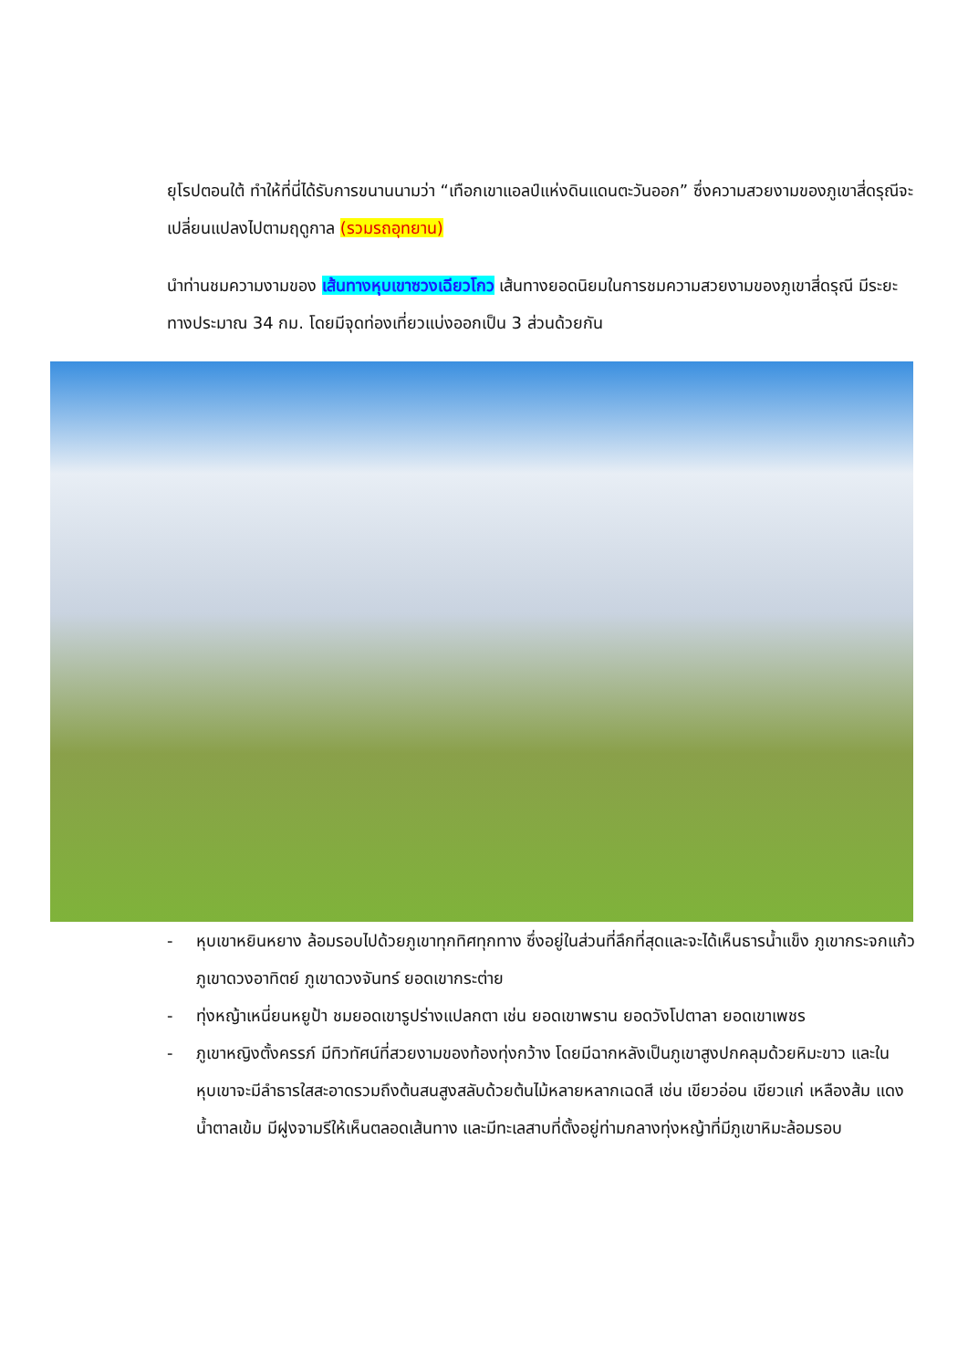ยุโรปตอนใต้ ทำให้ที่นี่ได้รับการขนานนามว่า “เทือกเขาแอลป์แห่งดินแดนตะวันออก” ซึ่งความสวยงามของภูเขาสี่ดรุณีจะเปลี่ยนแปลงไปตามฤดูกาล (รวมรถอุทยาน)
นำท่านชมความงามของ เส้นทางหุบเขาซวงเฉียวโกว เส้นทางยอดนิยมในการชมความสวยงามของภูเขาสี่ดรุณี มีระยะทางประมาณ 34 กม. โดยมีจุดท่องเที่ยวแบ่งออกเป็น 3 ส่วนด้วยกัน
- หุบเขาหยินหยาง ล้อมรอบไปด้วยภูเขาทุกทิศทุกทาง ซึ่งอยู่ในส่วนที่ลึกที่สุดและจะได้เห็นธารน้ำแข็ง ภูเขากระจกแก้ว ภูเขาดวงอาทิตย์ ภูเขาดวงจันทร์ ยอดเขากระต่าย
- ทุ่งหญ้าเหนี่ยนหยูป้า ชมยอดเขารูปร่างแปลกตา เช่น ยอดเขาพราน ยอดวังโปตาลา ยอดเขาเพชร
- ภูเขาหญิงตั้งครรภ์ มีทิวทัศน์ที่สวยงามของท้องทุ่งกว้าง โดยมีฉากหลังเป็นภูเขาสูงปกคลุมด้วยหิมะขาว และในหุบเขาจะมีลำธารใสสะอาดรวมถึงต้นสนสูงสลับด้วยต้นไม้หลายหลากเฉดสี เช่น เขียวอ่อน เขียวแก่ เหลืองส้ม แดง น้ำตาลเข้ม มีฝูงจามรีให้เห็นตลอดเส้นทาง และมีทะเลสาบที่ตั้งอยู่ท่ามกลางทุ่งหญ้าที่มีภูเขาหิมะล้อมรอบ